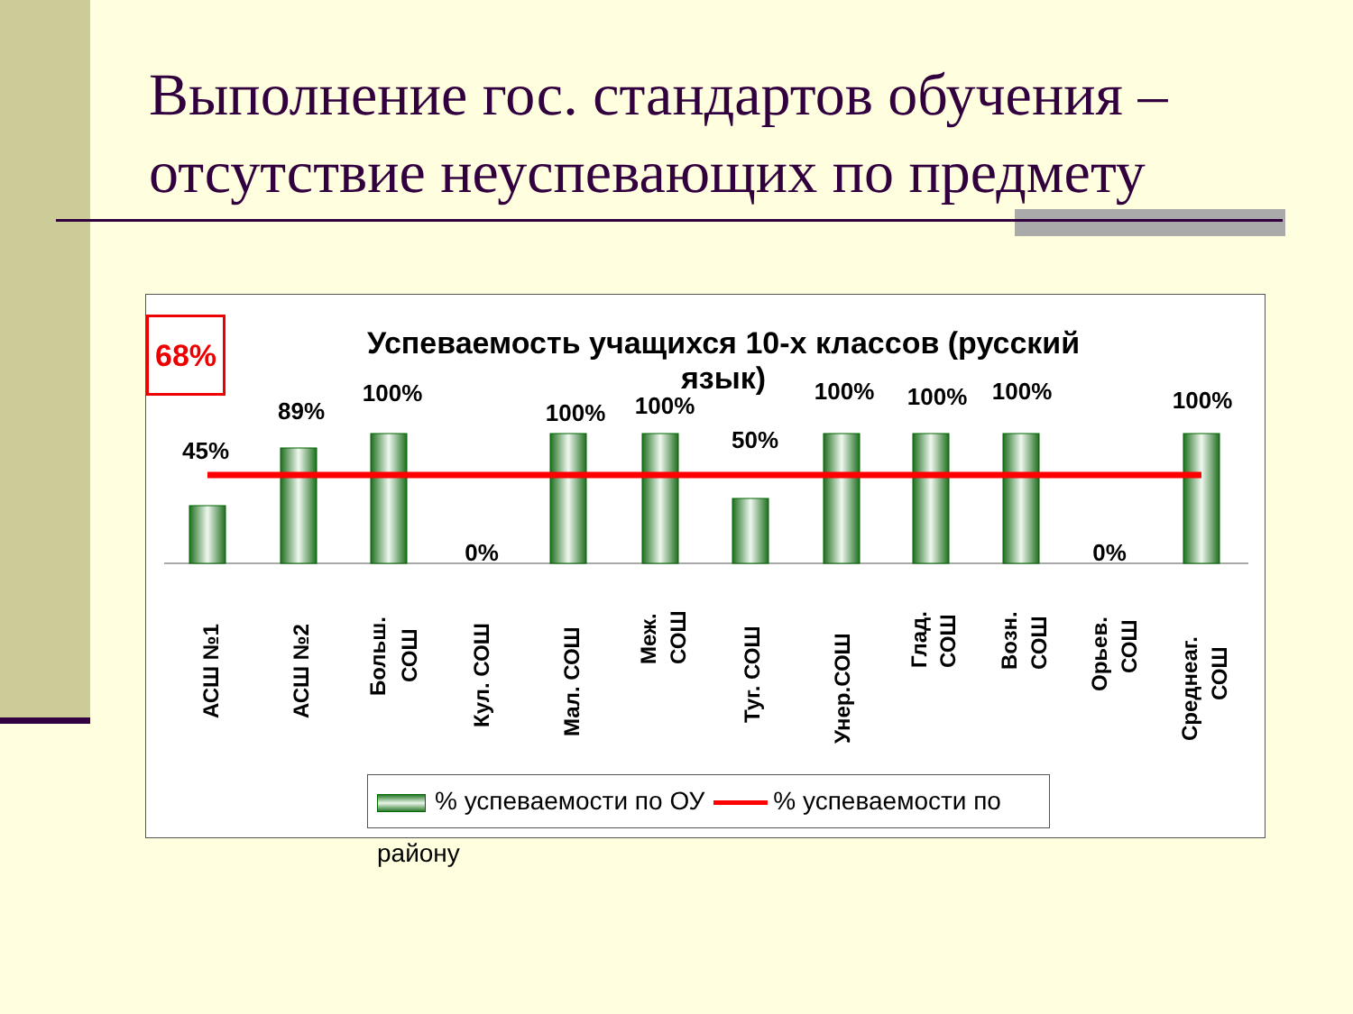Выполнение гос. стандартов обучения – отсутствие неуспевающих по предмету
68%
Успеваемость учащихся 10-х классов (русский язык)
45%
89%
100%
0%
100%
100%
50%
100%
100%
100%
0%
100%
АСШ №1
АСШ №2
Больш.
СОШ
Кул. СОШ
Мал. СОШ
Меж.
СОШ
Туг. СОШ
Унер.СОШ
Глад.
СОШ
Возн.
СОШ
Орьев.
СОШ
Среднеаг.
СОШ
% успеваемости по ОУ % успеваемости по району